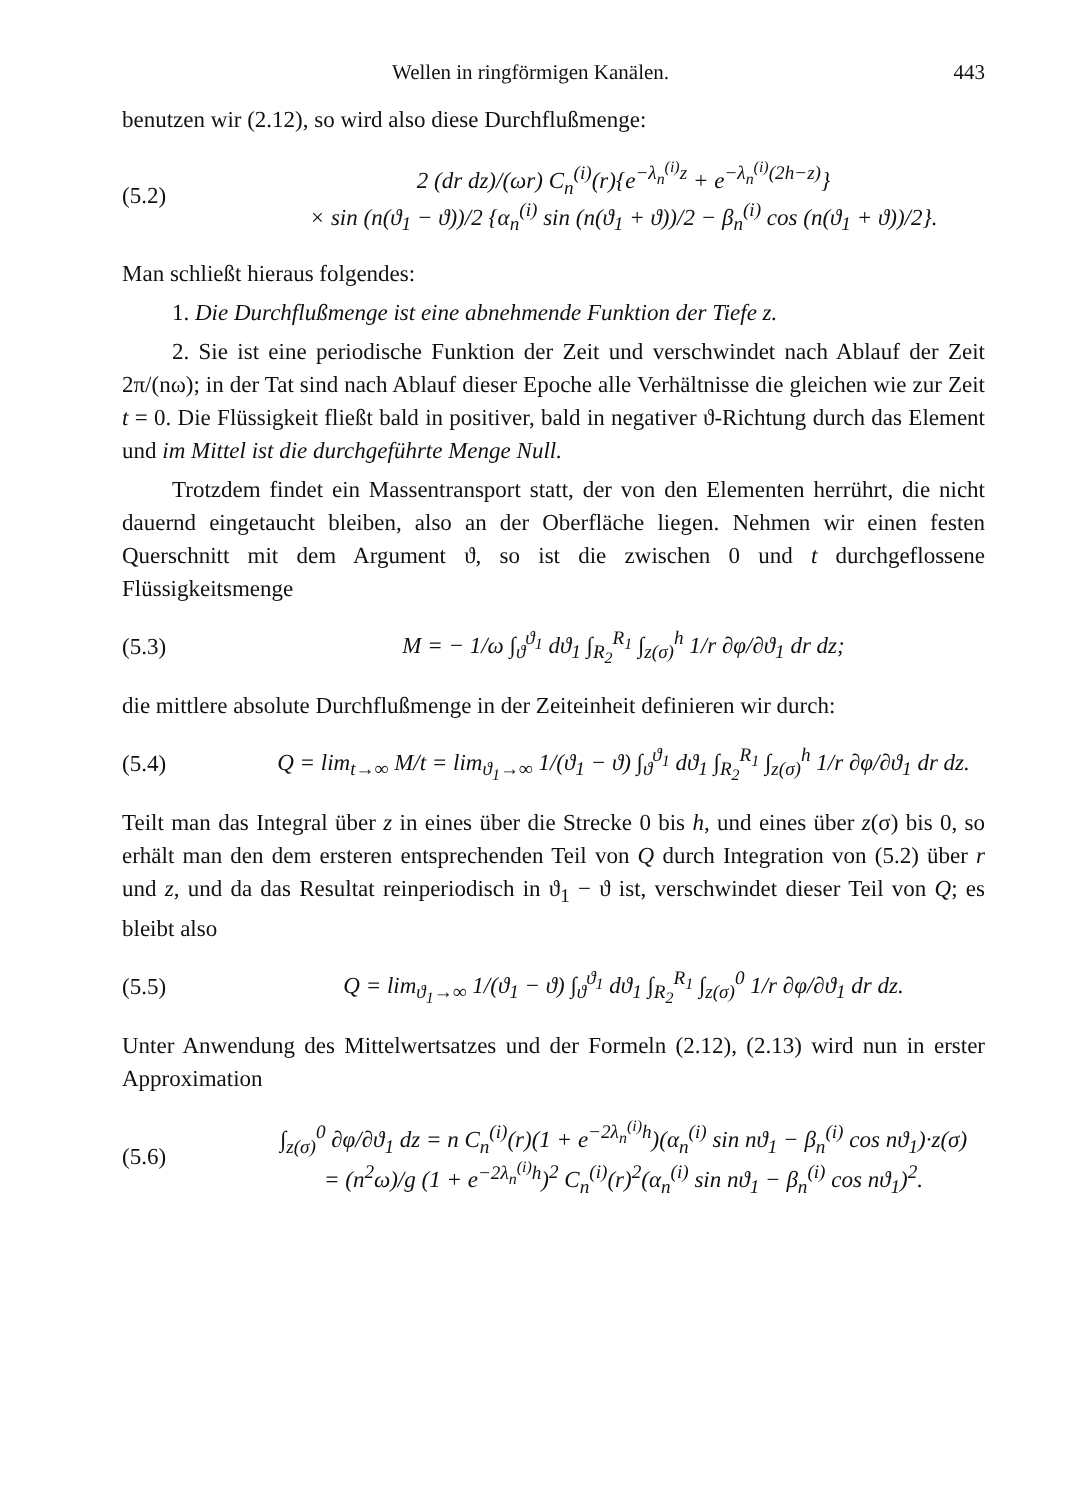Wellen in ringförmigen Kanälen. 443
benutzen wir (2.12), so wird also diese Durchflußmenge:
(5.2) 2 (dr dz)/(ωr) C<sub>n</sub><sup>(i)</sup>(r){e<sup>−λ<sub>n</sub><sup>(i)</sup>z</sup> + e<sup>−λ<sub>n</sub><sup>(i)</sup>(2h−z)</sup>}
× sin (n(ϑ<sub>1</sub> − ϑ))/2 {α<sub>n</sub><sup>(i)</sup> sin (n(ϑ<sub>1</sub> + ϑ))/2 − β<sub>n</sub><sup>(i)</sup> cos (n(ϑ<sub>1</sub> + ϑ))/2}.
Man schließt hieraus folgendes:
1. Die Durchflußmenge ist eine abnehmende Funktion der Tiefe z.
2. Sie ist eine periodische Funktion der Zeit und verschwindet nach Ablauf der Zeit 2π/(nω); in der Tat sind nach Ablauf dieser Epoche alle Verhältnisse die gleichen wie zur Zeit t = 0. Die Flüssigkeit fließt bald in positiver, bald in negativer ϑ-Richtung durch das Element und im Mittel ist die durchgeführte Menge Null.
Trotzdem findet ein Massentransport statt, der von den Elementen herrührt, die nicht dauernd eingetaucht bleiben, also an der Oberfläche liegen. Nehmen wir einen festen Querschnitt mit dem Argument ϑ, so ist die zwischen 0 und t durchgeflossene Flüssigkeitsmenge
(5.3) M = − 1/ω ∫<sub>ϑ</sub><sup>ϑ<sub>1</sub></sup> dϑ<sub>1</sub> ∫<sub>R<sub>2</sub></sub><sup>R<sub>1</sub></sup> ∫<sub>z(σ)</sub><sup>h</sup> 1/r ∂φ/∂ϑ<sub>1</sub> dr dz;
die mittlere absolute Durchflußmenge in der Zeiteinheit definieren wir durch:
(5.4) Q = lim<sub>t→∞</sub> M/t = lim<sub>ϑ<sub>1</sub>→∞</sub> 1/(ϑ<sub>1</sub> − ϑ) ∫<sub>ϑ</sub><sup>ϑ<sub>1</sub></sup> dϑ<sub>1</sub> ∫<sub>R<sub>2</sub></sub><sup>R<sub>1</sub></sup> ∫<sub>z(σ)</sub><sup>h</sup> 1/r ∂φ/∂ϑ<sub>1</sub> dr dz.
Teilt man das Integral über z in eines über die Strecke 0 bis h, und eines über z(σ) bis 0, so erhält man den dem ersteren entsprechenden Teil von Q durch Integration von (5.2) über r und z, und da das Resultat reinperiodisch in ϑ<sub>1</sub> − ϑ ist, verschwindet dieser Teil von Q; es bleibt also
(5.5) Q = lim<sub>ϑ<sub>1</sub>→∞</sub> 1/(ϑ<sub>1</sub> − ϑ) ∫<sub>ϑ</sub><sup>ϑ<sub>1</sub></sup> dϑ<sub>1</sub> ∫<sub>R<sub>2</sub></sub><sup>R<sub>1</sub></sup> ∫<sub>z(σ)</sub><sup>0</sup> 1/r ∂φ/∂ϑ<sub>1</sub> dr dz.
Unter Anwendung des Mittelwertsatzes und der Formeln (2.12), (2.13) wird nun in erster Approximation
(5.6) ∫<sub>z(σ)</sub><sup>0</sup> ∂φ/∂ϑ<sub>1</sub> dz = n C<sub>n</sub><sup>(i)</sup>(r)(1 + e<sup>−2λ<sub>n</sub><sup>(i)</sup>h</sup>)(α<sub>n</sub><sup>(i)</sup> sin nϑ<sub>1</sub> − β<sub>n</sub><sup>(i)</sup> cos nϑ<sub>1</sub>)·z(σ)
= (n<sup>2</sup>ω)/g (1 + e<sup>−2λ<sub>n</sub><sup>(i)</sup>h</sup>)<sup>2</sup> C<sub>n</sub><sup>(i)</sup>(r)<sup>2</sup>(α<sub>n</sub><sup>(i)</sup> sin nϑ<sub>1</sub> − β<sub>n</sub><sup>(i)</sup> cos nϑ<sub>1</sub>)<sup>2</sup>.